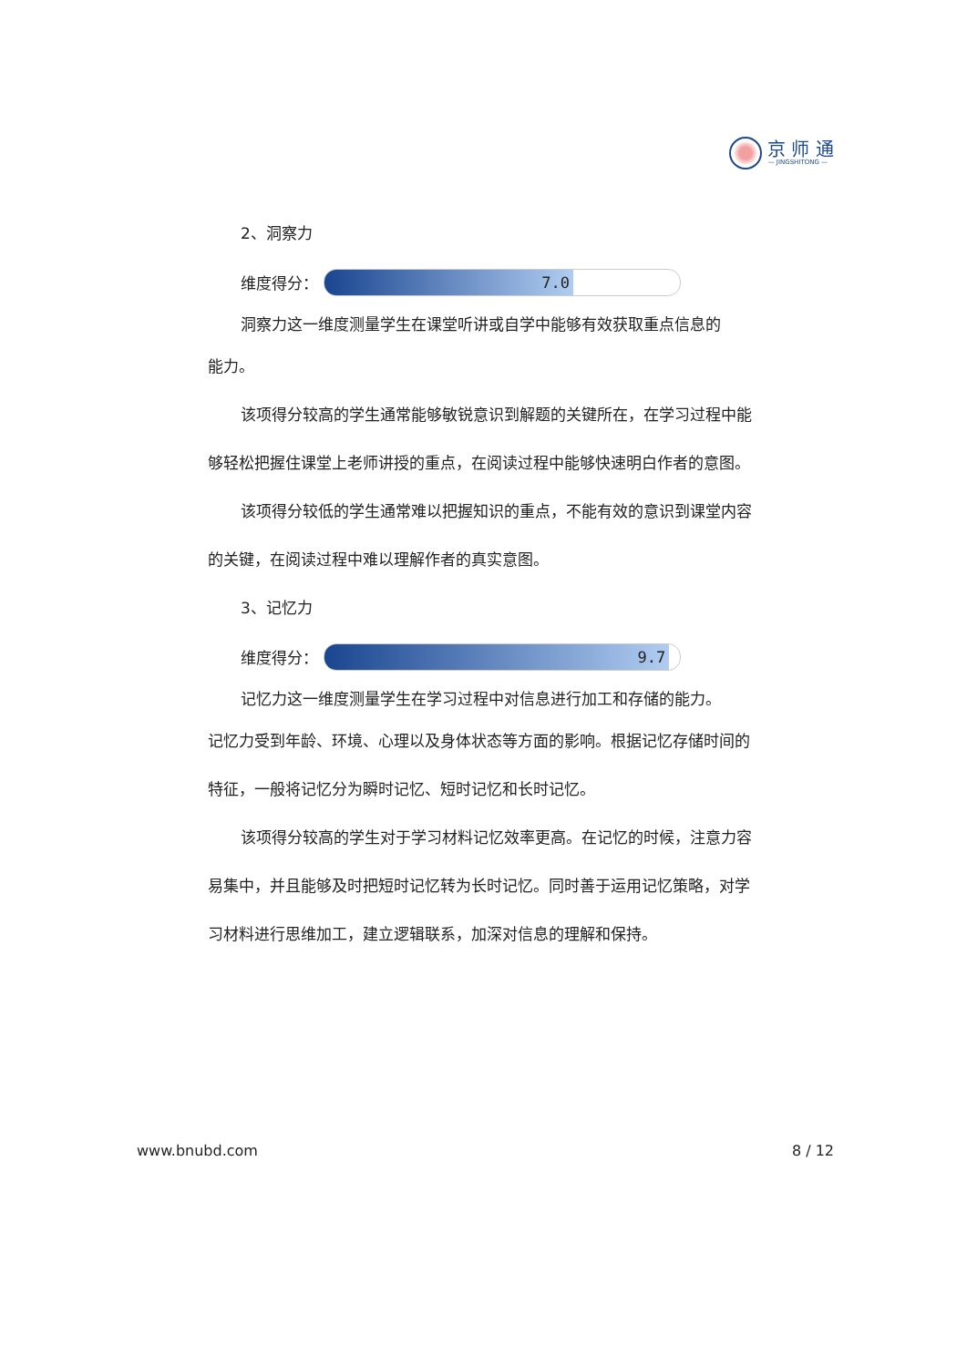京 师 通
— JINGSHITONG —
2、洞察力
维度得分：
7.0
洞察力这一维度测量学生在课堂听讲或自学中能够有效获取重点信息的
能力。
该项得分较高的学生通常能够敏锐意识到解题的关键所在，在学习过程中能够轻松把握住课堂上老师讲授的重点，在阅读过程中能够快速明白作者的意图。
该项得分较低的学生通常难以把握知识的重点，不能有效的意识到课堂内容的关键，在阅读过程中难以理解作者的真实意图。
3、记忆力
维度得分：
9.7
记忆力这一维度测量学生在学习过程中对信息进行加工和存储的能力。
记忆力受到年龄、环境、心理以及身体状态等方面的影响。根据记忆存储时间的特征，一般将记忆分为瞬时记忆、短时记忆和长时记忆。
该项得分较高的学生对于学习材料记忆效率更高。在记忆的时候，注意力容易集中，并且能够及时把短时记忆转为长时记忆。同时善于运用记忆策略，对学习材料进行思维加工，建立逻辑联系，加深对信息的理解和保持。
www.bnubd.com 8 / 12